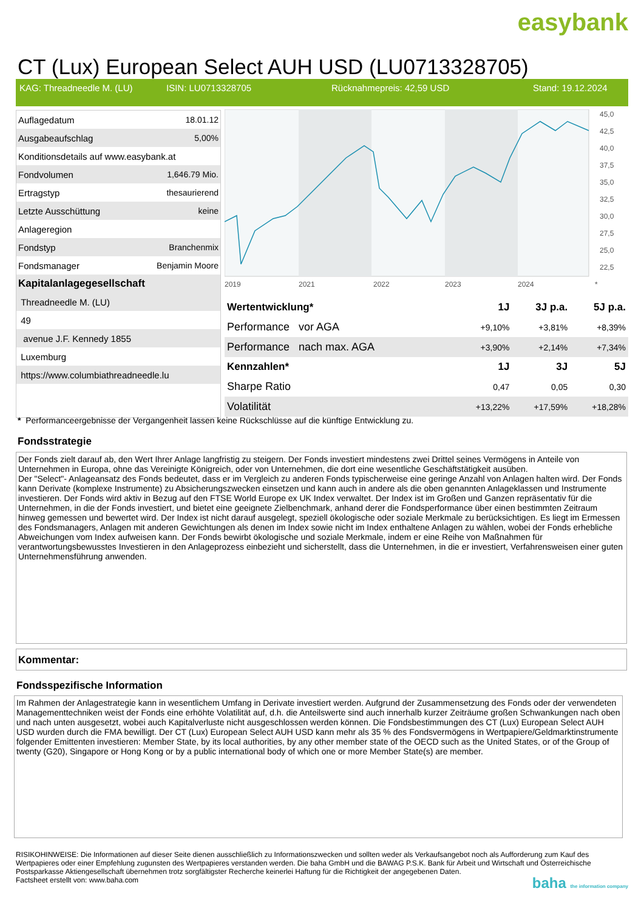easybank
CT (Lux) European Select AUH USD (LU0713328705)
KAG: Threadneedle M. (LU) ISIN: LU0713328705 Rücknahmepreis: 42,59 USD Stand: 19.12.2024
| Auflagedatum | 18.01.12 |
| Ausgabeaufschlag | 5,00% |
| Konditionsdetails auf www.easybank.at | |
| Fondvolumen | 1,646.79 Mio. |
| Ertragstyp | thesaurierend |
| Letzte Ausschüttung | keine |
| Anlageregion | |
| Fondstyp | Branchenmix |
| Fondsmanager | Benjamin Moore |
| Kapitalanlagegesellschaft | |
| Threadneedle M. (LU) | |
| 49 | |
| avenue J.F. Kennedy 1855 | |
| Luxemburg | |
| https://www.columbiathreadneedle.lu | |
45,0
42,5
40,0
37,5
35,0
32,5
30,0
27,5
25,0
22,5
2019
2021
2022
2023
2024
*
| Wertentwicklung* | 1J | 3J p.a. | 5J p.a. |
| --- | --- | --- | --- |
| Performance vor AGA | +9,10% | +3,81% | +8,39% |
| Performance nach max. AGA | +3,90% | +2,14% | +7,34% |
| Kennzahlen* | 1J | 3J | 5J |
| Sharpe Ratio | 0,47 | 0,05 | 0,30 |
| Volatilität | +13,22% | +17,59% | +18,28% |
* Performanceergebnisse der Vergangenheit lassen keine Rückschlüsse auf die künftige Entwicklung zu.
Fondsstrategie
Der Fonds zielt darauf ab, den Wert Ihrer Anlage langfristig zu steigern. Der Fonds investiert mindestens zwei Drittel seines Vermögens in Anteile von Unternehmen in Europa, ohne das Vereinigte Königreich, oder von Unternehmen, die dort eine wesentliche Geschäftstätigkeit ausüben.
Der "Select"- Anlageansatz des Fonds bedeutet, dass er im Vergleich zu anderen Fonds typischerweise eine geringe Anzahl von Anlagen halten wird. Der Fonds kann Derivate (komplexe Instrumente) zu Absicherungszwecken einsetzen und kann auch in andere als die oben genannten Anlageklassen und Instrumente investieren. Der Fonds wird aktiv in Bezug auf den FTSE World Europe ex UK Index verwaltet. Der Index ist im Großen und Ganzen repräsentativ für die Unternehmen, in die der Fonds investiert, und bietet eine geeignete Zielbenchmark, anhand derer die Fondsperformance über einen bestimmten Zeitraum hinweg gemessen und bewertet wird. Der Index ist nicht darauf ausgelegt, speziell ökologische oder soziale Merkmale zu berücksichtigen. Es liegt im Ermessen des Fondsmanagers, Anlagen mit anderen Gewichtungen als denen im Index sowie nicht im Index enthaltene Anlagen zu wählen, wobei der Fonds erhebliche Abweichungen vom Index aufweisen kann. Der Fonds bewirbt ökologische und soziale Merkmale, indem er eine Reihe von Maßnahmen für verantwortungsbewusstes Investieren in den Anlageprozess einbezieht und sicherstellt, dass die Unternehmen, in die er investiert, Verfahrensweisen einer guten Unternehmensführung anwenden.
Kommentar:
Fondsspezifische Information
Im Rahmen der Anlagestrategie kann in wesentlichem Umfang in Derivate investiert werden. Aufgrund der Zusammensetzung des Fonds oder der verwendeten Managementtechniken weist der Fonds eine erhöhte Volatilität auf, d.h. die Anteilswerte sind auch innerhalb kurzer Zeiträume großen Schwankungen nach oben und nach unten ausgesetzt, wobei auch Kapitalverluste nicht ausgeschlossen werden können. Die Fondsbestimmungen des CT (Lux) European Select AUH USD wurden durch die FMA bewilligt. Der CT (Lux) European Select AUH USD kann mehr als 35 % des Fondsvermögens in Wertpapiere/Geldmarktinstrumente folgender Emittenten investieren: Member State, by its local authorities, by any other member state of the OECD such as the United States, or of the Group of twenty (G20), Singapore or Hong Kong or by a public international body of which one or more Member State(s) are member.
RISIKOHINWEISE: Die Informationen auf dieser Seite dienen ausschließlich zu Informationszwecken und sollten weder als Verkaufsangebot noch als Aufforderung zum Kauf des Wertpapieres oder einer Empfehlung zugunsten des Wertpapieres verstanden werden. Die baha GmbH und die BAWAG P.S.K. Bank für Arbeit und Wirtschaft und Österreichische Postsparkasse Aktiengesellschaft übernehmen trotz sorgfältigster Recherche keinerlei Haftung für die Richtigkeit der angegebenen Daten.
Factsheet erstellt von: www.baha.com
baha the information company